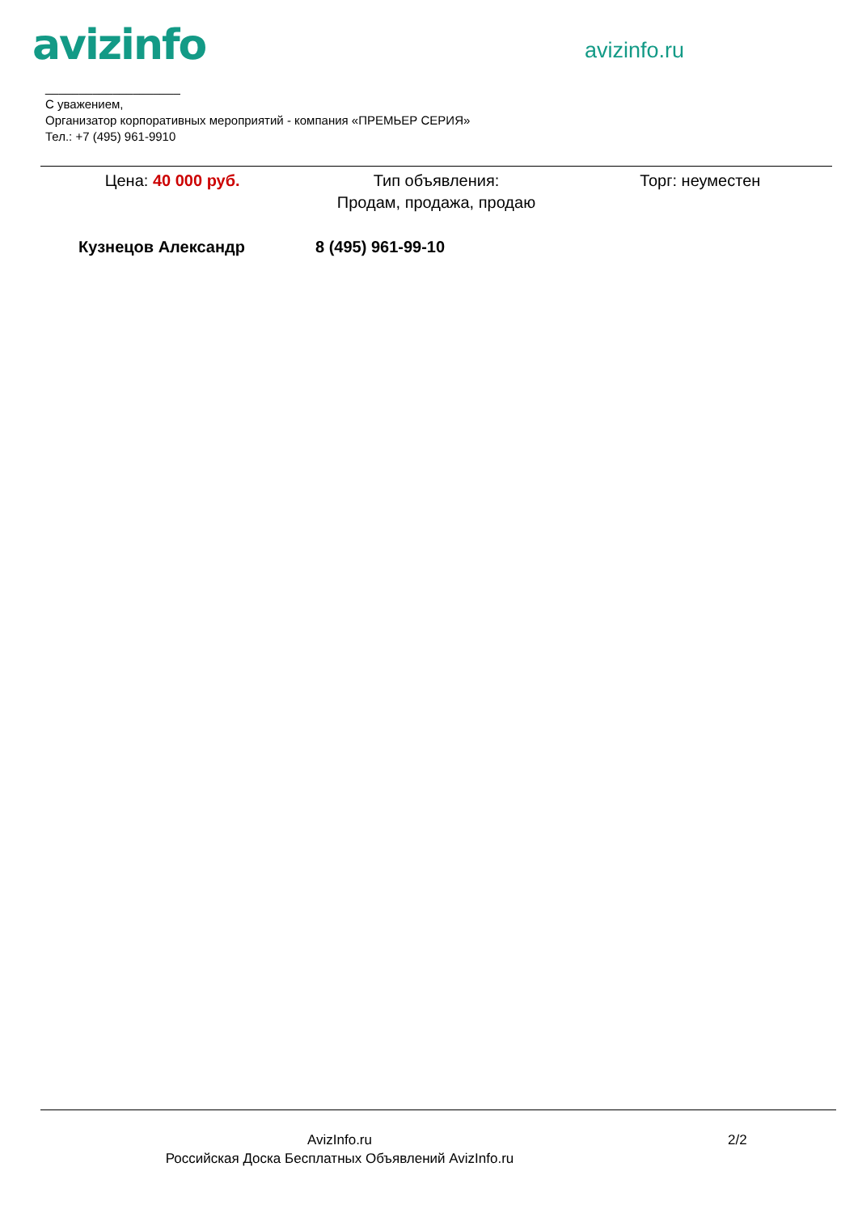avizinfo
avizinfo.ru
____________________
С уважением,
Организатор корпоративных мероприятий - компания «ПРЕМЬЕР СЕРИЯ»
Тел.: +7 (495) 961-9910
Цена: 40 000 руб. Тип объявления:
Продам, продажа, продаю
Торг: неуместен
Кузнецов Александр 8 (495) 961-99-10
AvizInfo.ru
Российская Доска Бесплатных Объявлений AvizInfo.ru
2/2